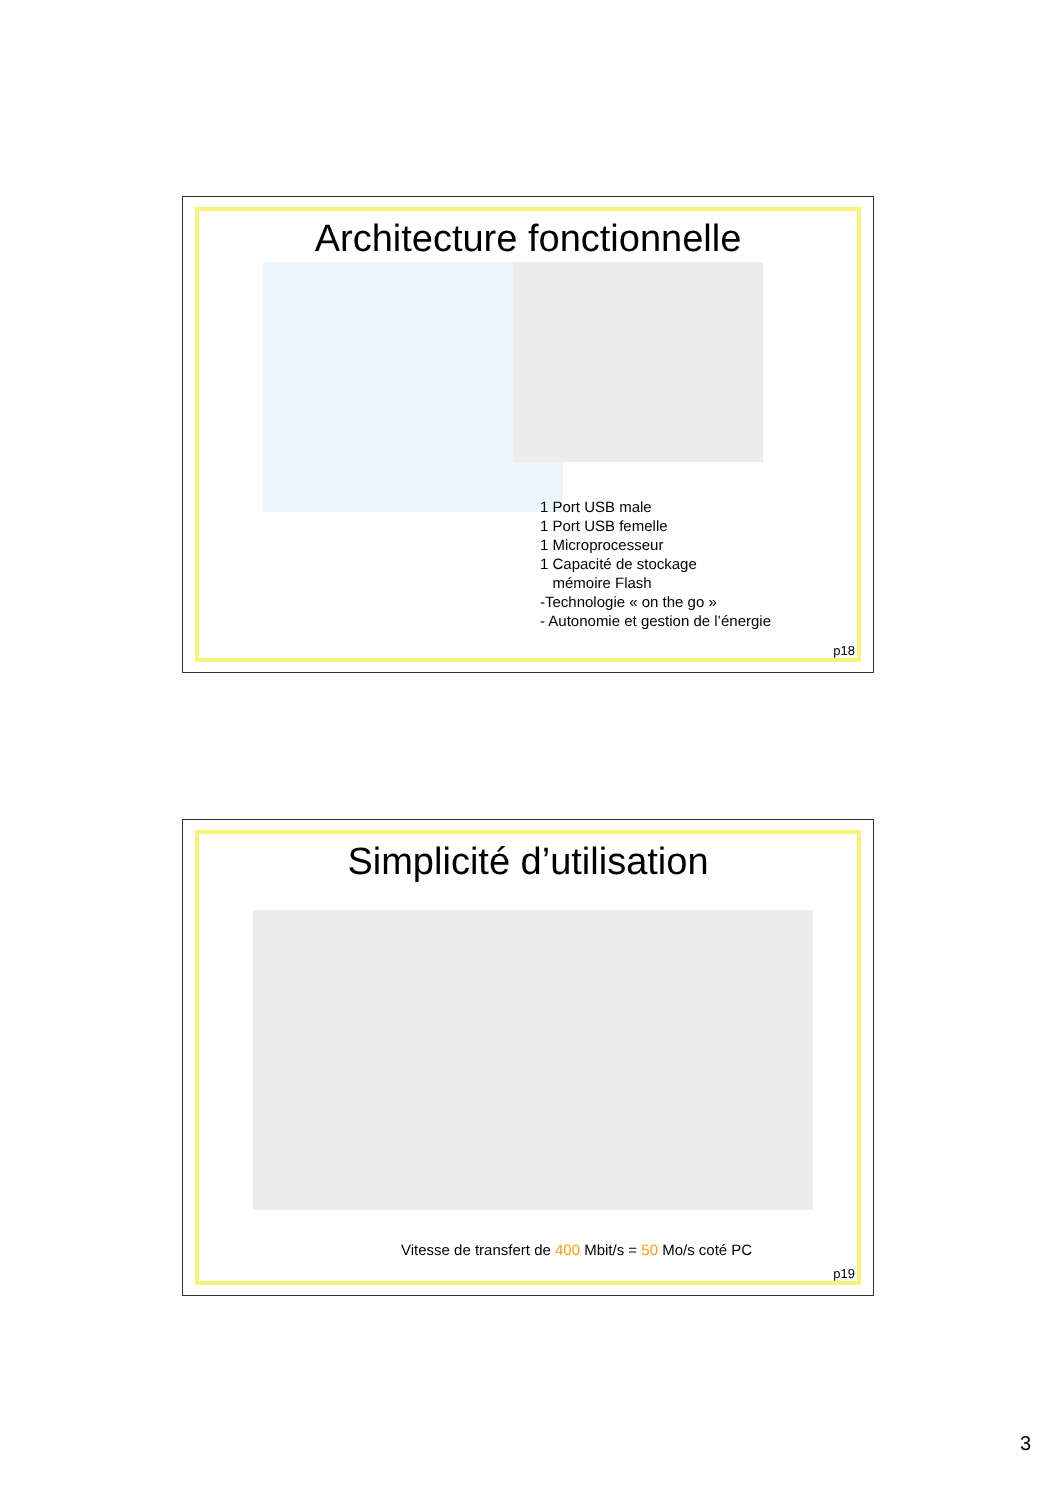Architecture fonctionnelle
1 Port USB male
1 Port USB femelle
1 Microprocesseur
1 Capacité de stockage
mémoire Flash
-Technologie « on the go »
- Autonomie et gestion de l’énergie
p18
Simplicité d’utilisation
Vitesse de transfert de 400 Mbit/s = 50 Mo/s coté PC
p19
3